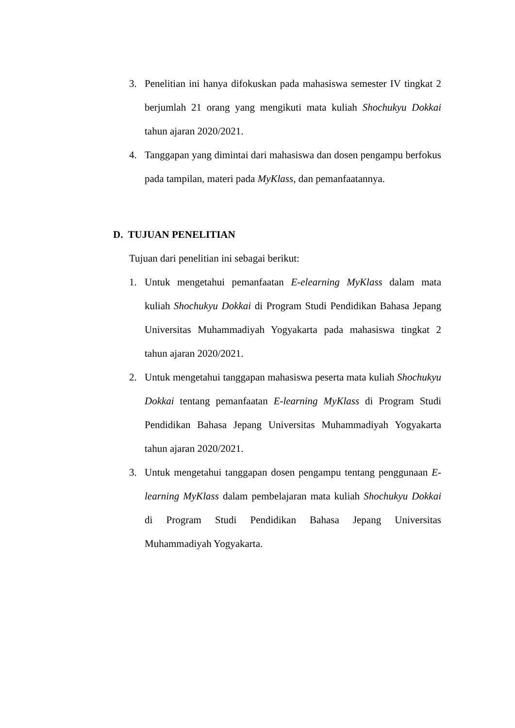3. Penelitian ini hanya difokuskan pada mahasiswa semester IV tingkat 2 berjumlah 21 orang yang mengikuti mata kuliah Shochukyu Dokkai tahun ajaran 2020/2021.
4. Tanggapan yang dimintai dari mahasiswa dan dosen pengampu berfokus pada tampilan, materi pada MyKlass, dan pemanfaatannya.
D. TUJUAN PENELITIAN
Tujuan dari penelitian ini sebagai berikut:
1. Untuk mengetahui pemanfaatan E-elearning MyKlass dalam mata kuliah Shochukyu Dokkai di Program Studi Pendidikan Bahasa Jepang Universitas Muhammadiyah Yogyakarta pada mahasiswa tingkat 2 tahun ajaran 2020/2021.
2. Untuk mengetahui tanggapan mahasiswa peserta mata kuliah Shochukyu Dokkai tentang pemanfaatan E-learning MyKlass di Program Studi Pendidikan Bahasa Jepang Universitas Muhammadiyah Yogyakarta tahun ajaran 2020/2021.
3. Untuk mengetahui tanggapan dosen pengampu tentang penggunaan E-learning MyKlass dalam pembelajaran mata kuliah Shochukyu Dokkai di Program Studi Pendidikan Bahasa Jepang Universitas Muhammadiyah Yogyakarta.